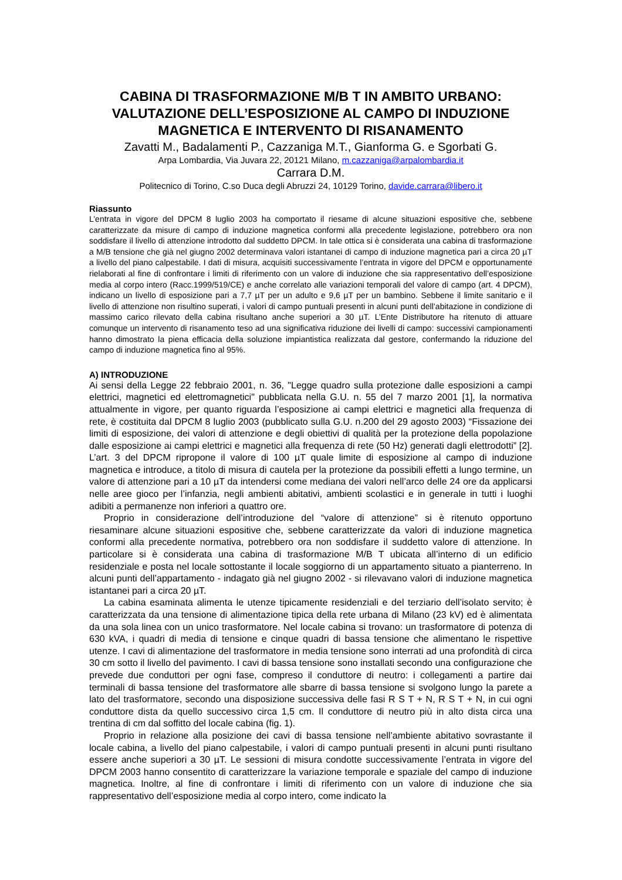CABINA DI TRASFORMAZIONE M/B T IN AMBITO URBANO: VALUTAZIONE DELL’ESPOSIZIONE AL CAMPO DI INDUZIONE MAGNETICA E INTERVENTO DI RISANAMENTO
Zavatti M., Badalamenti P., Cazzaniga M.T., Gianforma G. e Sgorbati G.
Arpa Lombardia, Via Juvara 22, 20121 Milano, m.cazzaniga@arpalombardia.it
Carrara D.M.
Politecnico di Torino, C.so Duca degli Abruzzi 24, 10129 Torino, davide.carrara@libero.it
Riassunto
L’entrata in vigore del DPCM 8 luglio 2003 ha comportato il riesame di alcune situazioni espositive che, sebbene caratterizzate da misure di campo di induzione magnetica conformi alla precedente legislazione, potrebbero ora non soddisfare il livello di attenzione introdotto dal suddetto DPCM. In tale ottica si è considerata una cabina di trasformazione a M/B tensione che già nel giugno 2002 determinava valori istantanei di campo di induzione magnetica pari a circa 20 µT a livello del piano calpestabile. I dati di misura, acquisiti successivamente l’entrata in vigore del DPCM e opportunamente rielaborati al fine di confrontare i limiti di riferimento con un valore di induzione che sia rappresentativo dell’esposizione media al corpo intero (Racc.1999/519/CE) e anche correlato alle variazioni temporali del valore di campo (art. 4 DPCM), indicano un livello di esposizione pari a 7,7 µT per un adulto e 9,6 µT per un bambino. Sebbene il limite sanitario e il livello di attenzione non risultino superati, i valori di campo puntuali presenti in alcuni punti dell’abitazione in condizione di massimo carico rilevato della cabina risultano anche superiori a 30 µT. L’Ente Distributore ha ritenuto di attuare comunque un intervento di risanamento teso ad una significativa riduzione dei livelli di campo: successivi campionamenti hanno dimostrato la piena efficacia della soluzione impiantistica realizzata dal gestore, confermando la riduzione del campo di induzione magnetica fino al 95%.
A) INTRODUZIONE
Ai sensi della Legge 22 febbraio 2001, n. 36, "Legge quadro sulla protezione dalle esposizioni a campi elettrici, magnetici ed elettromagnetici" pubblicata nella G.U. n. 55 del 7 marzo 2001 [1], la normativa attualmente in vigore, per quanto riguarda l’esposizione ai campi elettrici e magnetici alla frequenza di rete, è costituita dal DPCM 8 luglio 2003 (pubblicato sulla G.U. n.200 del 29 agosto 2003) “Fissazione dei limiti di esposizione, dei valori di attenzione e degli obiettivi di qualità per la protezione della popolazione dalle esposizione ai campi elettrici e magnetici alla frequenza di rete (50 Hz) generati dagli elettrodotti” [2]. L’art. 3 del DPCM ripropone il valore di 100 µT quale limite di esposizione al campo di induzione magnetica e introduce, a titolo di misura di cautela per la protezione da possibili effetti a lungo termine, un valore di attenzione pari a 10 µT da intendersi come mediana dei valori nell’arco delle 24 ore da applicarsi nelle aree gioco per l’infanzia, negli ambienti abitativi, ambienti scolastici e in generale in tutti i luoghi adibiti a permanenze non inferiori a quattro ore.
Proprio in considerazione dell’introduzione del “valore di attenzione” si è ritenuto opportuno riesaminare alcune situazioni espositive che, sebbene caratterizzate da valori di induzione magnetica conformi alla precedente normativa, potrebbero ora non soddisfare il suddetto valore di attenzione. In particolare si è considerata una cabina di trasformazione M/B T ubicata all’interno di un edificio residenziale e posta nel locale sottostante il locale soggiorno di un appartamento situato a pianterreno. In alcuni punti dell’appartamento - indagato già nel giugno 2002 - si rilevavano valori di induzione magnetica istantanei pari a circa 20 µT.
La cabina esaminata alimenta le utenze tipicamente residenziali e del terziario dell’isolato servito; è caratterizzata da una tensione di alimentazione tipica della rete urbana di Milano (23 kV) ed è alimentata da una sola linea con un unico trasformatore. Nel locale cabina si trovano: un trasformatore di potenza di 630 kVA, i quadri di media di tensione e cinque quadri di bassa tensione che alimentano le rispettive utenze. I cavi di alimentazione del trasformatore in media tensione sono interrati ad una profondità di circa 30 cm sotto il livello del pavimento. I cavi di bassa tensione sono installati secondo una configurazione che prevede due conduttori per ogni fase, compreso il conduttore di neutro: i collegamenti a partire dai terminali di bassa tensione del trasformatore alle sbarre di bassa tensione si svolgono lungo la parete a lato del trasformatore, secondo una disposizione successiva delle fasi R S T + N, R S T + N, in cui ogni conduttore dista da quello successivo circa 1,5 cm. Il conduttore di neutro più in alto dista circa una trentina di cm dal soffitto del locale cabina (fig. 1).
Proprio in relazione alla posizione dei cavi di bassa tensione nell’ambiente abitativo sovrastante il locale cabina, a livello del piano calpestabile, i valori di campo puntuali presenti in alcuni punti risultano essere anche superiori a 30 µT. Le sessioni di misura condotte successivamente l’entrata in vigore del DPCM 2003 hanno consentito di caratterizzare la variazione temporale e spaziale del campo di induzione magnetica. Inoltre, al fine di confrontare i limiti di riferimento con un valore di induzione che sia rappresentativo dell’esposizione media al corpo intero, come indicato la